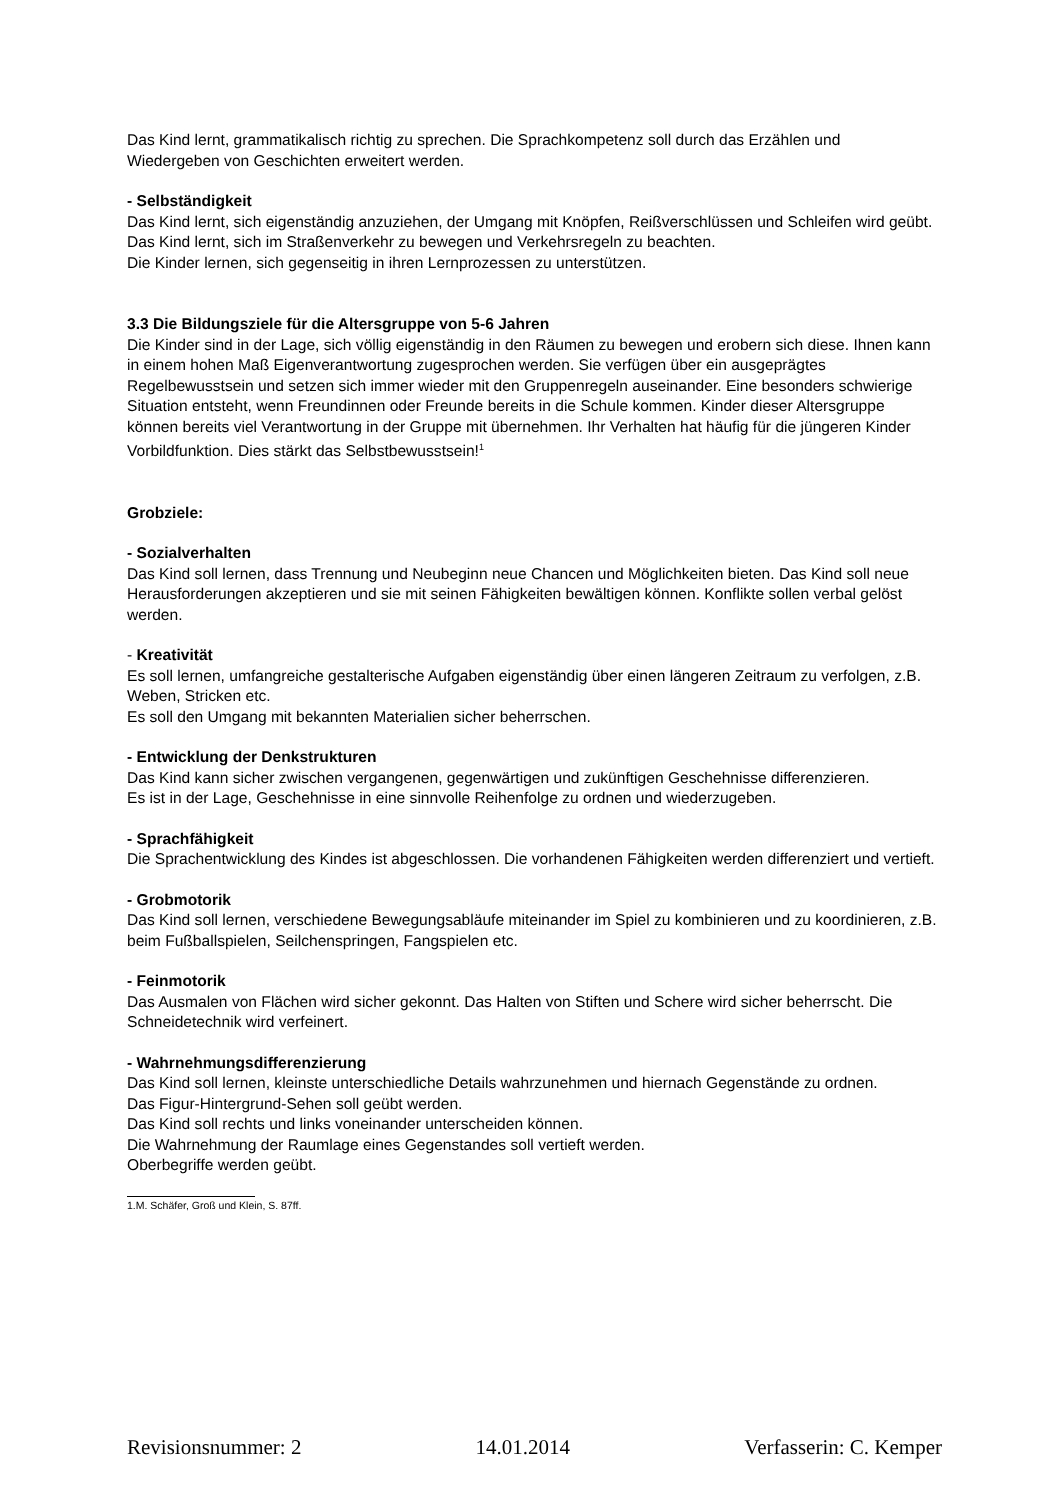Das Kind lernt, grammatikalisch richtig zu sprechen. Die Sprachkompetenz soll durch das Erzählen und Wiedergeben von Geschichten erweitert werden.
- Selbständigkeit
Das Kind lernt, sich eigenständig anzuziehen, der Umgang mit Knöpfen, Reißverschlüssen und Schleifen wird geübt.
Das Kind lernt, sich im Straßenverkehr zu bewegen und Verkehrsregeln zu beachten.
Die Kinder lernen, sich gegenseitig in ihren Lernprozessen zu unterstützen.
3.3 Die Bildungsziele für die Altersgruppe von 5-6 Jahren
Die Kinder sind in der Lage, sich völlig eigenständig in den Räumen zu bewegen und erobern sich diese. Ihnen kann in einem hohen Maß Eigenverantwortung zugesprochen werden. Sie verfügen über ein ausgeprägtes Regelbewusstsein und setzen sich immer wieder mit den Gruppenregeln auseinander. Eine besonders schwierige Situation entsteht, wenn Freundinnen oder Freunde bereits in die Schule kommen. Kinder dieser Altersgruppe können bereits viel Verantwortung in der Gruppe mit übernehmen. Ihr Verhalten hat häufig für die jüngeren Kinder Vorbildfunktion. Dies stärkt das Selbstbewusstsein!<sup>1</sup>
Grobziele:
- Sozialverhalten
Das Kind soll lernen, dass Trennung und Neubeginn neue Chancen und Möglichkeiten bieten. Das Kind soll neue Herausforderungen akzeptieren und sie mit seinen Fähigkeiten bewältigen können. Konflikte sollen verbal gelöst werden.
- Kreativität
Es soll lernen, umfangreiche gestalterische Aufgaben eigenständig über einen längeren Zeitraum zu verfolgen, z.B. Weben, Stricken etc.
Es soll den Umgang mit bekannten Materialien sicher beherrschen.
- Entwicklung der Denkstrukturen
Das Kind kann sicher zwischen vergangenen, gegenwärtigen und zukünftigen Geschehnisse differenzieren.
Es ist in der Lage, Geschehnisse in eine sinnvolle Reihenfolge zu ordnen und wiederzugeben.
- Sprachfähigkeit
Die Sprachentwicklung des Kindes ist abgeschlossen. Die vorhandenen Fähigkeiten werden differenziert und vertieft.
- Grobmotorik
Das Kind soll lernen, verschiedene Bewegungsabläufe miteinander im Spiel zu kombinieren und zu koordinieren, z.B. beim Fußballspielen, Seilchenspringen, Fangspielen etc.
- Feinmotorik
Das Ausmalen von Flächen wird sicher gekonnt. Das Halten von Stiften und Schere wird sicher beherrscht. Die Schneidetechnik wird verfeinert.
- Wahrnehmungsdifferenzierung
Das Kind soll lernen, kleinste unterschiedliche Details wahrzunehmen und hiernach Gegenstände zu ordnen.
Das Figur-Hintergrund-Sehen soll geübt werden.
Das Kind soll rechts und links voneinander unterscheiden können.
Die Wahrnehmung der Raumlage eines Gegenstandes soll vertieft werden.
Oberbegriffe werden geübt.
1.M. Schäfer, Groß und Klein, S. 87ff.
Revisionsnummer: 2 14.01.2014 Verfasserin: C. Kemper